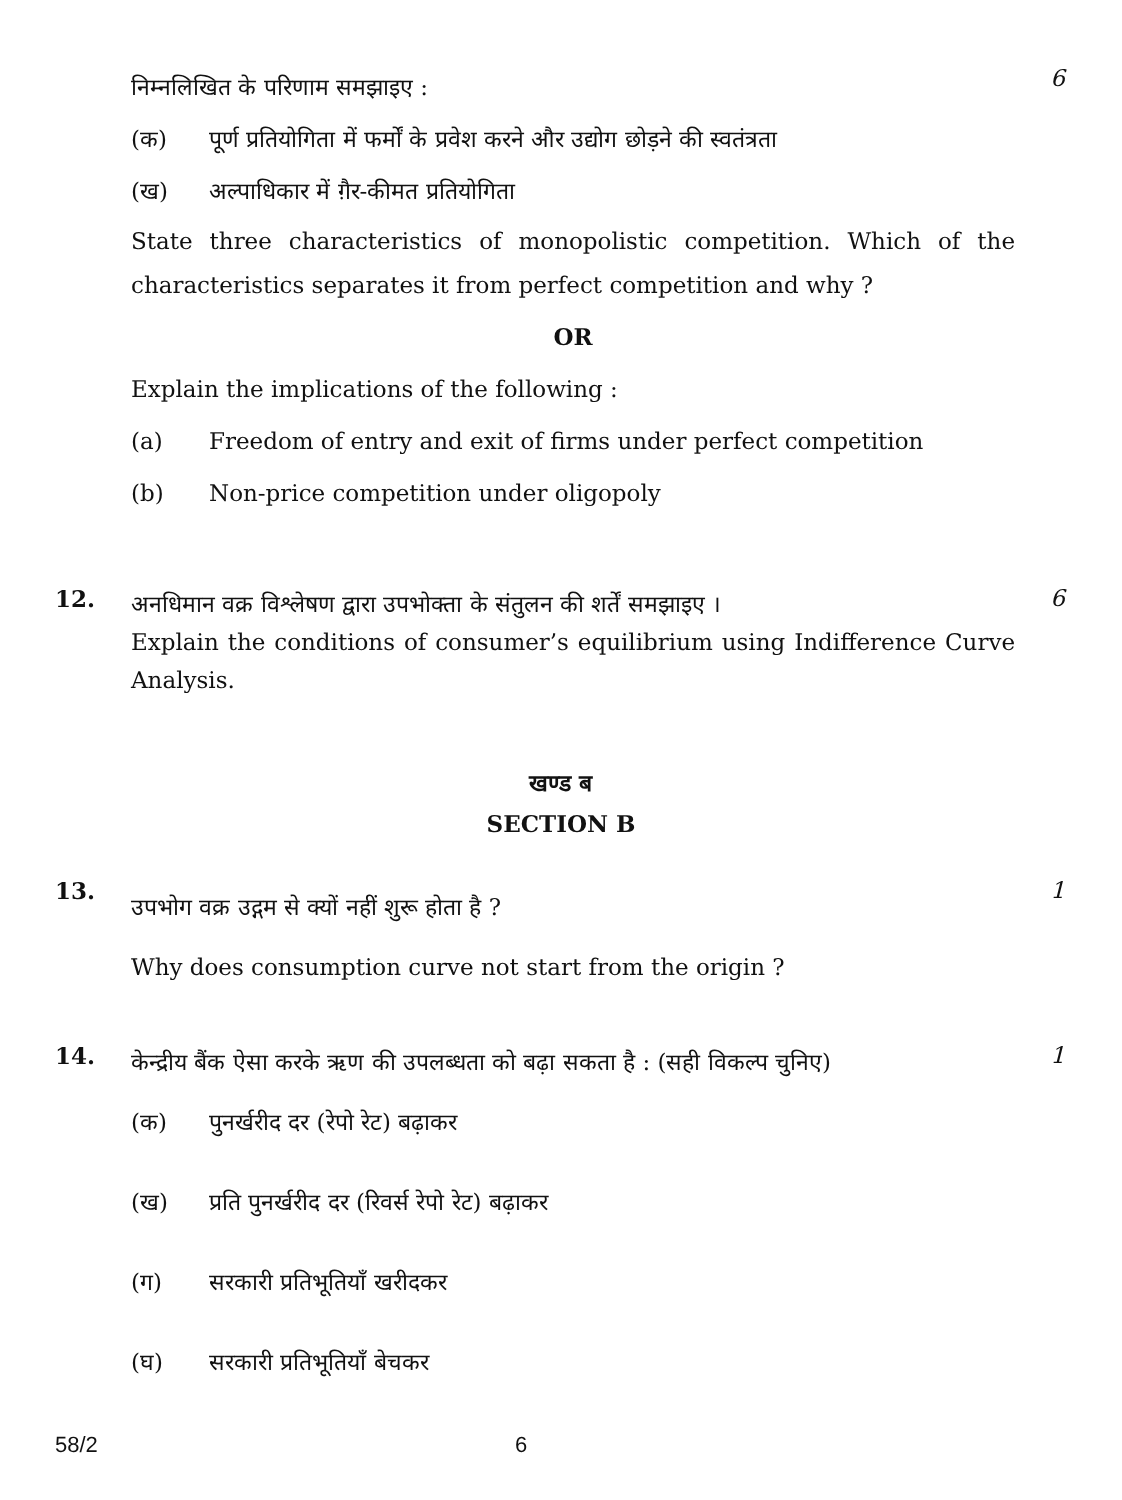निम्नलिखित के परिणाम समझाइए :
(क) पूर्ण प्रतियोगिता में फर्मों के प्रवेश करने और उद्योग छोड़ने की स्वतंत्रता
(ख) अल्पाधिकार में ग़ैर-कीमत प्रतियोगिता
State three characteristics of monopolistic competition. Which of the characteristics separates it from perfect competition and why ?
OR
Explain the implications of the following :
(a) Freedom of entry and exit of firms under perfect competition
(b) Non-price competition under oligopoly
6
12.
अनधिमान वक्र विश्लेषण द्वारा उपभोक्ता के संतुलन की शर्तें समझाइए ।
Explain the conditions of consumer’s equilibrium using Indifference Curve Analysis.
6
खण्ड ब
SECTION B
13.
उपभोग वक्र उद्गम से क्यों नहीं शुरू होता है ?
Why does consumption curve not start from the origin ?
1
14.
केन्द्रीय बैंक ऐसा करके ऋण की उपलब्धता को बढ़ा सकता है : (सही विकल्प चुनिए)
(क) पुनर्खरीद दर (रेपो रेट) बढ़ाकर
(ख) प्रति पुनर्खरीद दर (रिवर्स रेपो रेट) बढ़ाकर
(ग) सरकारी प्रतिभूतियाँ खरीदकर
(घ) सरकारी प्रतिभूतियाँ बेचकर
1
58/2 6